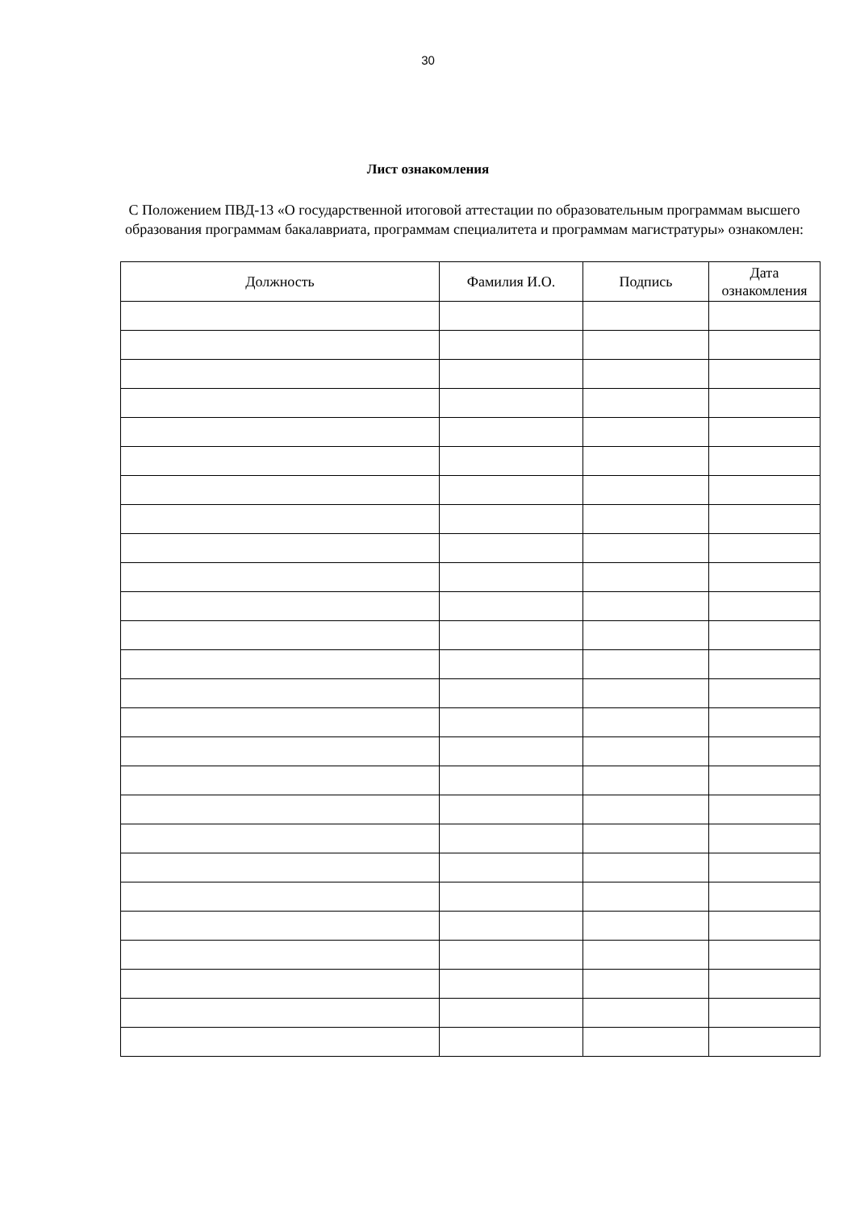30
Лист ознакомления
С Положением ПВД-13 «О государственной итоговой аттестации по образовательным программам высшего образования программам бакалавриата, программам специалитета и программам магистратуры» ознакомлен:
| Должность | Фамилия И.О. | Подпись | Дата ознакомления |
| --- | --- | --- | --- |